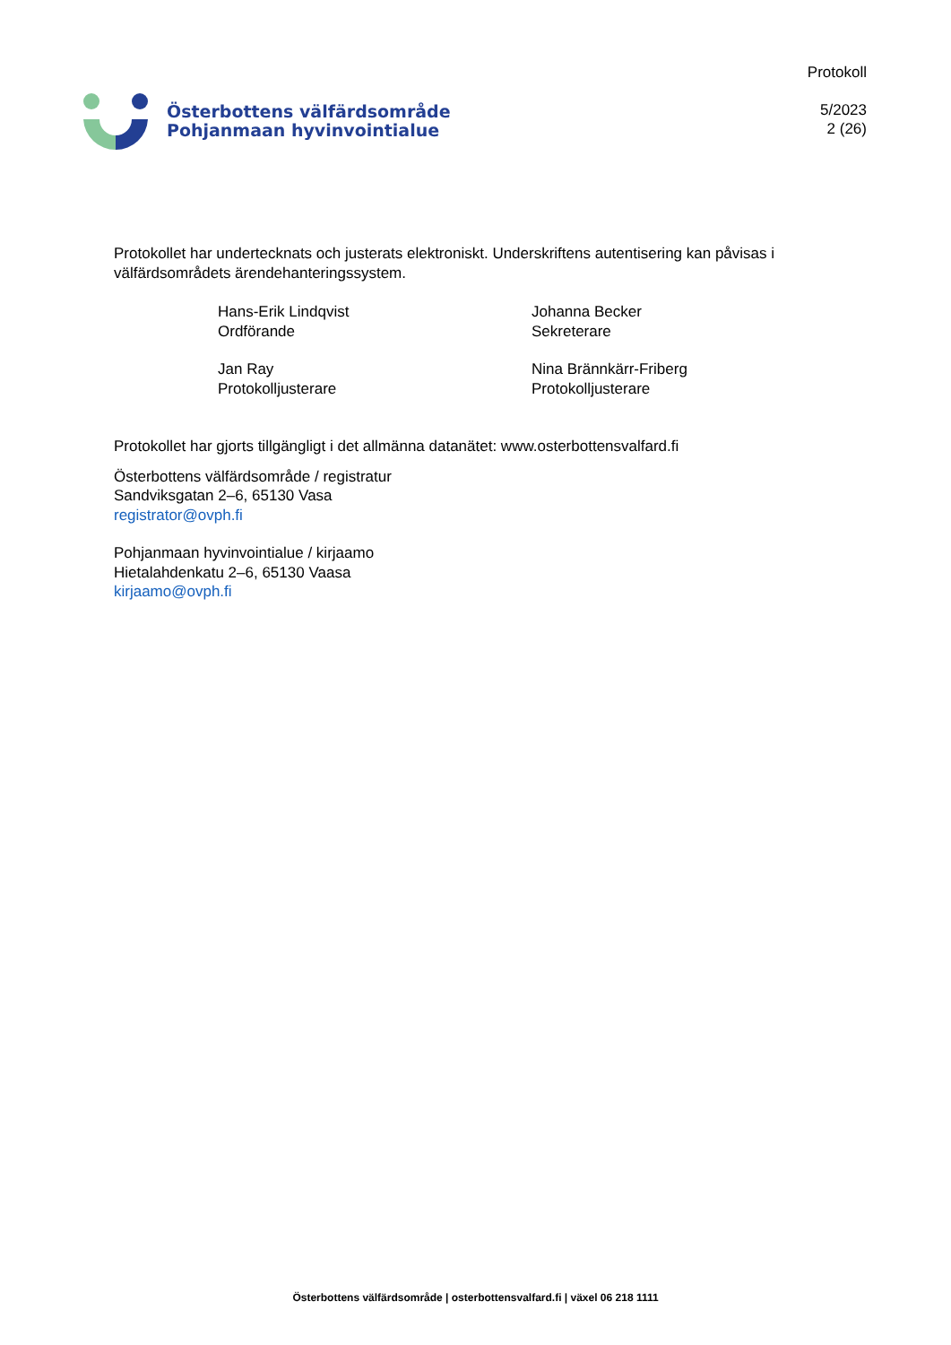Österbottens välfärdsområde
Pohjanmaan hyvinvointialue
Protokoll
5/2023
2 (26)
Protokollet har undertecknats och justerats elektroniskt. Underskriftens autentisering kan påvisas i välfärdsområdets ärendehanteringssystem.
Hans-Erik Lindqvist
Ordförande
Johanna Becker
Sekreterare
Jan Ray
Protokolljusterare
Nina Brännkärr-Friberg
Protokolljusterare
Protokollet har gjorts tillgängligt i det allmänna datanätet: www.osterbottensvalfard.fi
Österbottens välfärdsområde / registratur
Sandviksgatan 2–6, 65130 Vasa
registrator@ovph.fi
Pohjanmaan hyvinvointialue / kirjaamo
Hietalahdenkatu 2–6, 65130 Vaasa
kirjaamo@ovph.fi
Österbottens välfärdsområde | osterbottensvalfard.fi | växel 06 218 1111